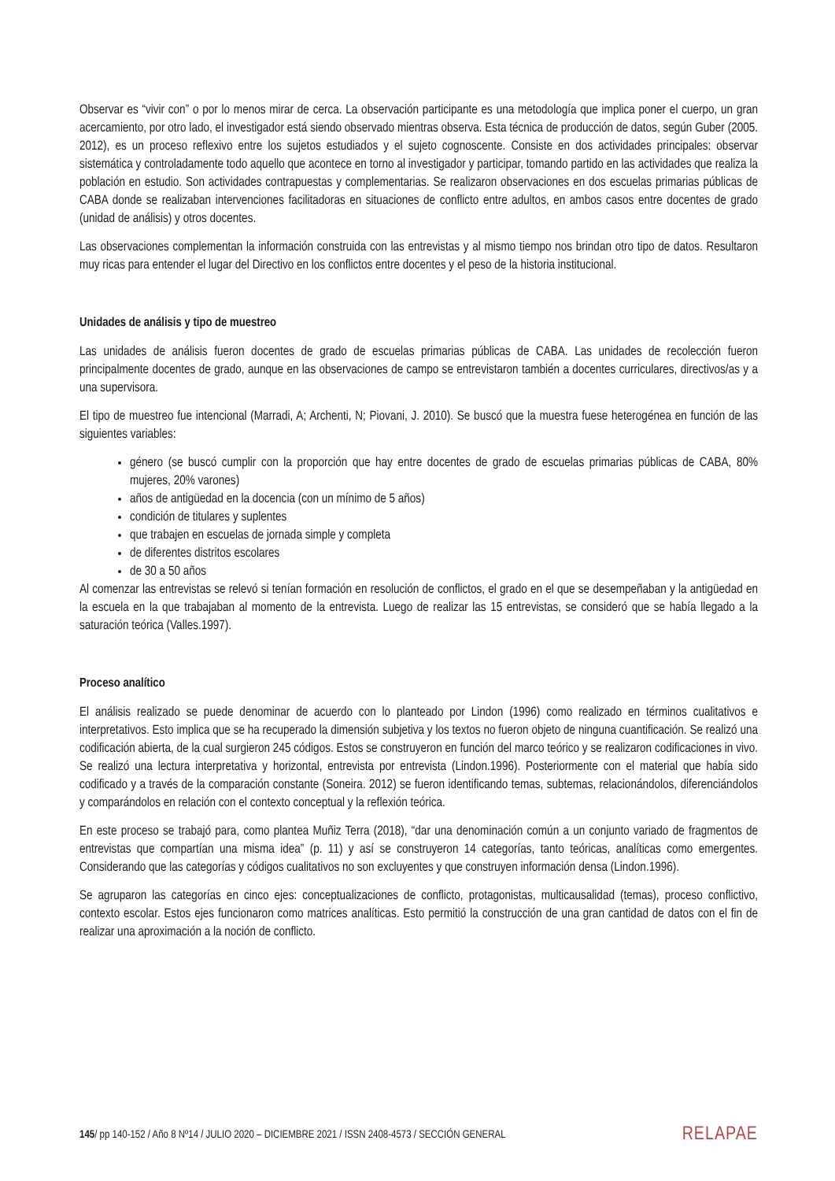Observar es “vivir con” o por lo menos mirar de cerca. La observación participante es una metodología que implica poner el cuerpo, un gran acercamiento, por otro lado, el investigador está siendo observado mientras observa. Esta técnica de producción de datos, según Guber (2005. 2012), es un proceso reflexivo entre los sujetos estudiados y el sujeto cognoscente. Consiste en dos actividades principales: observar sistemática y controladamente todo aquello que acontece en torno al investigador y participar, tomando partido en las actividades que realiza la población en estudio. Son actividades contrapuestas y complementarias. Se realizaron observaciones en dos escuelas primarias públicas de CABA donde se realizaban intervenciones facilitadoras en situaciones de conflicto entre adultos, en ambos casos entre docentes de grado (unidad de análisis) y otros docentes.
Las observaciones complementan la información construida con las entrevistas y al mismo tiempo nos brindan otro tipo de datos. Resultaron muy ricas para entender el lugar del Directivo en los conflictos entre docentes y el peso de la historia institucional.
Unidades de análisis y tipo de muestreo
Las unidades de análisis fueron docentes de grado de escuelas primarias públicas de CABA. Las unidades de recolección fueron principalmente docentes de grado, aunque en las observaciones de campo se entrevistaron también a docentes curriculares, directivos/as y a una supervisora.
El tipo de muestreo fue intencional (Marradi, A; Archenti, N; Piovani, J. 2010). Se buscó que la muestra fuese heterogénea en función de las siguientes variables:
género (se buscó cumplir con la proporción que hay entre docentes de grado de escuelas primarias públicas de CABA, 80% mujeres, 20% varones)
años de antigüedad en la docencia (con un mínimo de 5 años)
condición de titulares y suplentes
que trabajen en escuelas de jornada simple y completa
de diferentes distritos escolares
de 30 a 50 años
Al comenzar las entrevistas se relevó si tenían formación en resolución de conflictos, el grado en el que se desempeñaban y la antigüedad en la escuela en la que trabajaban al momento de la entrevista. Luego de realizar las 15 entrevistas, se consideró que se había llegado a la saturación teórica (Valles.1997).
Proceso analítico
El análisis realizado se puede denominar de acuerdo con lo planteado por Lindon (1996) como realizado en términos cualitativos e interpretativos. Esto implica que se ha recuperado la dimensión subjetiva y los textos no fueron objeto de ninguna cuantificación. Se realizó una codificación abierta, de la cual surgieron 245 códigos. Estos se construyeron en función del marco teórico y se realizaron codificaciones in vivo. Se realizó una lectura interpretativa y horizontal, entrevista por entrevista (Lindon.1996). Posteriormente con el material que había sido codificado y a través de la comparación constante (Soneira. 2012) se fueron identificando temas, subtemas, relacionándolos, diferenciándolos y comparándolos en relación con el contexto conceptual y la reflexión teórica.
En este proceso se trabajó para, como plantea Muñiz Terra (2018), “dar una denominación común a un conjunto variado de fragmentos de entrevistas que compartían una misma idea” (p. 11) y así se construyeron 14 categorías, tanto teóricas, analíticas como emergentes. Considerando que las categorías y códigos cualitativos no son excluyentes y que construyen información densa (Lindon.1996).
Se agruparon las categorías en cinco ejes: conceptualizaciones de conflicto, protagonistas, multicausalidad (temas), proceso conflictivo, contexto escolar. Estos ejes funcionaron como matrices analíticas. Esto permitió la construcción de una gran cantidad de datos con el fin de realizar una aproximación a la noción de conflicto.
145/ pp 140-152 / Año 8 Nº14 / JULIO 2020 – DICIEMBRE 2021 / ISSN 2408-4573 / SECCIÓN GENERAL RELAPAE